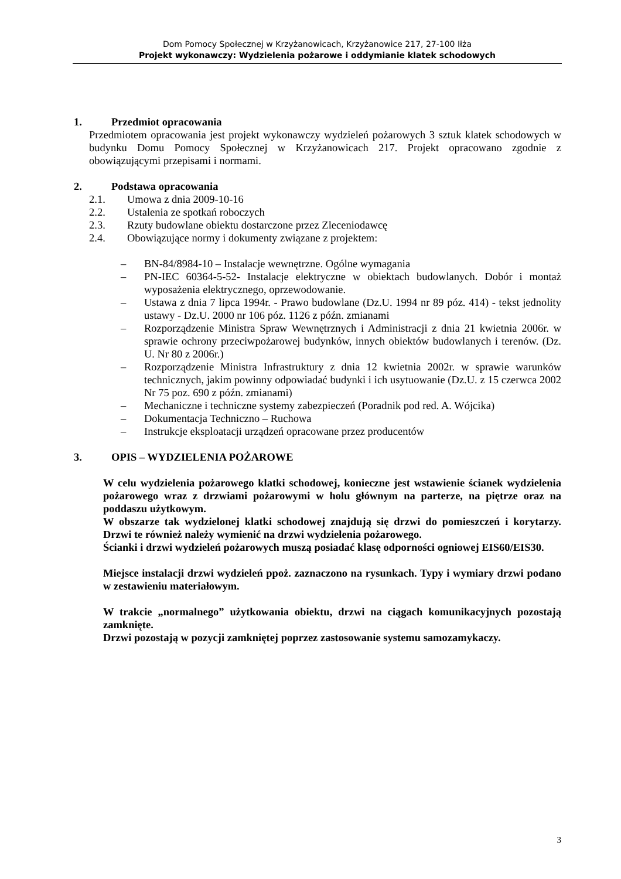Dom Pomocy Społecznej w Krzyżanowicach, Krzyżanowice 217, 27-100 Iłża
Projekt wykonawczy: Wydzielenia pożarowe i oddymianie klatek schodowych
1. Przedmiot opracowania
Przedmiotem opracowania jest projekt wykonawczy wydzieleń pożarowych 3 sztuk klatek schodowych w budynku Domu Pomocy Społecznej w Krzyżanowicach 217. Projekt opracowano zgodnie z obowiązującymi przepisami i normami.
2. Podstawa opracowania
2.1. Umowa z dnia 2009-10-16
2.2. Ustalenia ze spotkań roboczych
2.3. Rzuty budowlane obiektu dostarczone przez Zleceniodawcę
2.4. Obowiązujące normy i dokumenty związane z projektem:
– BN-84/8984-10 – Instalacje wewnętrzne. Ogólne wymagania
– PN-IEC 60364-5-52- Instalacje elektryczne w obiektach budowlanych. Dobór i montaż wyposażenia elektrycznego, oprzewodowanie.
– Ustawa z dnia 7 lipca 1994r. - Prawo budowlane (Dz.U. 1994 nr 89 póz. 414) - tekst jednolity ustawy - Dz.U. 2000 nr 106 póz. 1126 z późn. zmianami
– Rozporządzenie Ministra Spraw Wewnętrznych i Administracji z dnia 21 kwietnia 2006r. w sprawie ochrony przeciwpożarowej budynków, innych obiektów budowlanych i terenów. (Dz. U. Nr 80 z 2006r.)
– Rozporządzenie Ministra Infrastruktury z dnia 12 kwietnia 2002r. w sprawie warunków technicznych, jakim powinny odpowiadać budynki i ich usytuowanie (Dz.U. z 15 czerwca 2002 Nr 75 poz. 690 z późn. zmianami)
– Mechaniczne i techniczne systemy zabezpieczeń (Poradnik pod red. A. Wójcika)
– Dokumentacja Techniczno – Ruchowa
– Instrukcje eksploatacji urządzeń opracowane przez producentów
3. OPIS – WYDZIELENIA POŻAROWE
W celu wydzielenia pożarowego klatki schodowej, konieczne jest wstawienie ścianek wydzielenia pożarowego wraz z drzwiami pożarowymi w holu głównym na parterze, na piętrze oraz na poddaszu użytkowym.
W obszarze tak wydzielonej klatki schodowej znajdują się drzwi do pomieszczeń i korytarzy. Drzwi te również należy wymienić na drzwi wydzielenia pożarowego.
Ścianki i drzwi wydzieleń pożarowych muszą posiadać klasę odporności ogniowej EIS60/EIS30.
Miejsce instalacji drzwi wydzieleń ppoż. zaznaczono na rysunkach. Typy i wymiary drzwi podano w zestawieniu materiałowym.
W trakcie „normalnego” użytkowania obiektu, drzwi na ciągach komunikacyjnych pozostają zamknięte.
Drzwi pozostają w pozycji zamkniętej poprzez zastosowanie systemu samozamykaczy.
3